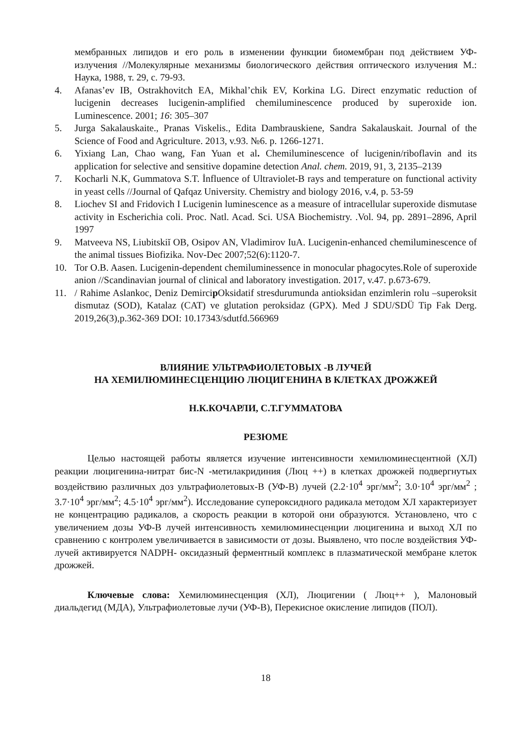мембранных липидов и его роль в изменении функции биомембран под действием УФ-излучения //Молекулярные механизмы биологического действия оптического излучения М.: Наука, 1988, т. 29, с. 79-93.
4. Afanas’ev IB, Ostrakhovitch EA, Mikhal’chik EV, Korkina LG. Direct enzymatic reduction of lucigenin decreases lucigenin-amplified chemiluminescence produced by superoxide ion. Luminescence. 2001; 16: 305–307
5. Jurga Sakalauskaite., Pranas Viskelis., Edita Dambrauskiene, Sandra Sakalauskait. Journal of the Science of Food and Agriculture. 2013, v.93. №6. p. 1266-1271.
6. Yixiang Lan, Chao wang, Fan Yuan et al. Chemiluminescence of lucigenin/riboflavin and its application for selective and sensitive dopamine detection Anal. chem. 2019, 91, 3, 2135–2139
7. Kocharli N.K, Gummatova S.T. İnfluence of Ultraviolet-B rays and temperature on functional activity in yeast cells //Journal of Qafqaz University. Chemistry and biology 2016, v.4, p. 53-59
8. Liochev SI and Fridovich I Lucigenin luminescence as a measure of intracellular superoxide dismutase activity in Escherichia coli. Proc. Natl. Acad. Sci. USA Biochemistry. .Vol. 94, pp. 2891–2896, April 1997
9. Matveeva NS, Liubitskiĭ OB, Osipov AN, Vladimirov IuA. Lucigenin-enhanced chemiluminescence of the animal tissues Biofizika. Nov-Dec 2007;52(6):1120-7.
10. Tor O.B. Aasen. Lucigenin-dependent chemiluminessence in monocular phagocytes.Role of superoxide anion //Scandinavian journal of clinical and laboratory investigation. 2017, v.47. p.673-679.
11. / Rahime Aslankoc, Deniz Demircip Oksidatif stresdurumunda antioksidan enzimlerin rolu –superoksit dismutaz (SOD), Katalaz (CAT) ve glutation peroksidaz (GPX). Med J SDU/SDÜ Tip Fak Derg. 2019,26(3),p.362-369 DOI: 10.17343/sdutfd.566969
ВЛИЯНИЕ УЛЬТРАФИОЛЕТОВЫХ -В ЛУЧЕЙ
НА ХЕМИЛЮМИНЕСЦЕНЦИЮ ЛЮЦИГЕНИНА В КЛЕТКАХ ДРОЖЖЕЙ
Н.К.КОЧАРЛИ, С.Т.ГУММАТОВА
РЕЗЮМЕ
Целью настоящей работы является изучение интенсивности хемилюминесцентной (ХЛ) реакции люцигенина-нитрат бис-N -метилакридиния (Люц ++) в клетках дрожжей подвергнутых воздействию различных доз ультрафиолетовых-В (УФ-В) лучей (2.2·10<sup>4</sup> эрг/мм<sup>2</sup>; 3.0·10<sup>4</sup> эрг/мм<sup>2</sup> ; 3.7·10<sup>4</sup> эрг/мм<sup>2</sup>; 4.5·10<sup>4</sup> эрг/мм<sup>2</sup>). Исследование супероксидного радикала методом ХЛ характеризует не концентрацию радикалов, а скорость реакции в которой они образуются. Установлено, что с увеличением дозы УФ-В лучей интенсивность хемилюминесценции люцигенина и выход ХЛ по сравнению с контролем увеличивается в зависимости от дозы. Выявлено, что после воздействия УФ-лучей активируется NADPH- оксидазный ферментный комплекс в плазматической мембране клеток дрожжей.
Ключевые слова: Хемилюминесценция (ХЛ), Люцигении ( Люц++ ), Малоновый диальдегид (МДА), Ультрафиолетовые лучи (УФ-В), Перекисное окисление липидов (ПОЛ).
18